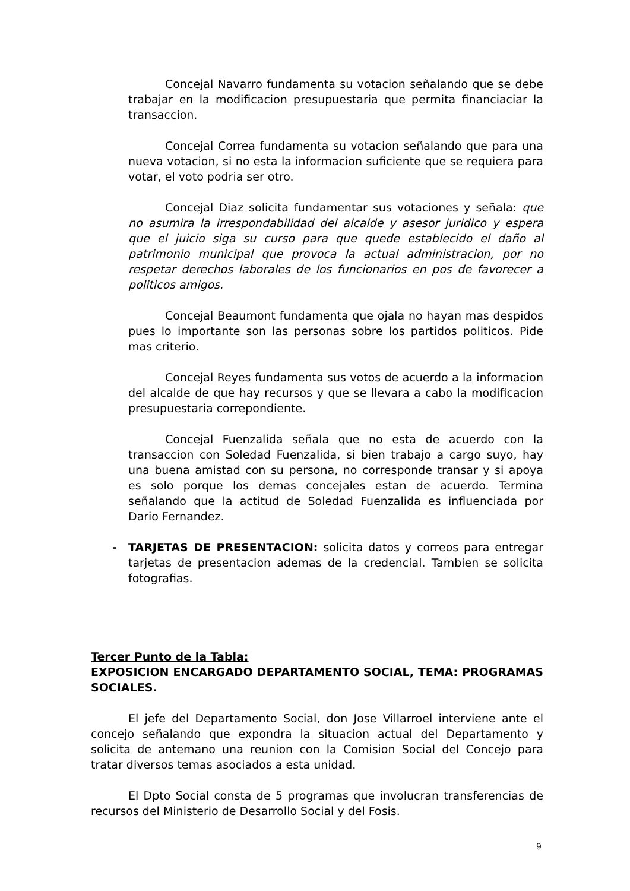Concejal Navarro fundamenta su votacion señalando que se debe trabajar en la modificacion presupuestaria que permita financiaciar la transaccion.
Concejal Correa fundamenta su votacion señalando que para una nueva votacion, si no esta la informacion suficiente que se requiera para votar, el voto podria ser otro.
Concejal Diaz solicita fundamentar sus votaciones y señala: que no asumira la irrespondabilidad del alcalde y asesor juridico y espera que el juicio siga su curso para que quede establecido el daño al patrimonio municipal que provoca la actual administracion, por no respetar derechos laborales de los funcionarios en pos de favorecer a politicos amigos.
Concejal Beaumont fundamenta que ojala no hayan mas despidos pues lo importante son las personas sobre los partidos politicos. Pide mas criterio.
Concejal Reyes fundamenta sus votos de acuerdo a la informacion del alcalde de que hay recursos y que se llevara a cabo la modificacion presupuestaria correpondiente.
Concejal Fuenzalida señala que no esta de acuerdo con la transaccion con Soledad Fuenzalida, si bien trabajo a cargo suyo, hay una buena amistad con su persona, no corresponde transar y si apoya es solo porque los demas concejales estan de acuerdo. Termina señalando que la actitud de Soledad Fuenzalida es influenciada por Dario Fernandez.
- TARJETAS DE PRESENTACION: solicita datos y correos para entregar tarjetas de presentacion ademas de la credencial. Tambien se solicita fotografias.
Tercer Punto de la Tabla:
EXPOSICION ENCARGADO DEPARTAMENTO SOCIAL, TEMA: PROGRAMAS SOCIALES.
El jefe del Departamento Social, don Jose Villarroel interviene ante el concejo señalando que expondra la situacion actual del Departamento y solicita de antemano una reunion con la Comision Social del Concejo para tratar diversos temas asociados a esta unidad.
El Dpto Social consta de 5 programas que involucran transferencias de recursos del Ministerio de Desarrollo Social y del Fosis.
9